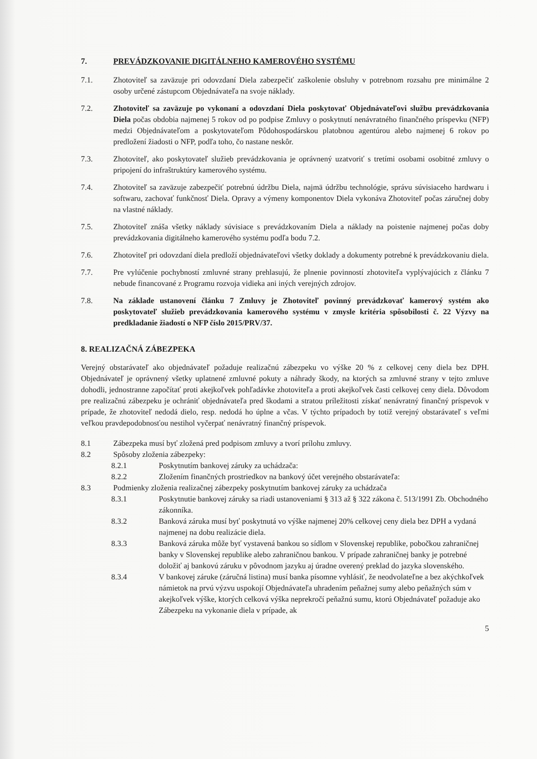7. PREVÁDZKOVANIE DIGITÁLNEHO KAMEROVÉHO SYSTÉMU
7.1. Zhotoviteľ sa zaväzuje pri odovzdaní Diela zabezpečiť zaškolenie obsluhy v potrebnom rozsahu pre minimálne 2 osoby určené zástupcom Objednávateľa na svoje náklady.
7.2. Zhotoviteľ sa zaväzuje po vykonaní a odovzdaní Diela poskytovať Objednávateľovi službu prevádzkovania Diela počas obdobia najmenej 5 rokov od po podpise Zmluvy o poskytnutí nenávratného finančného príspevku (NFP) medzi Objednávateľom a poskytovateľom Pôdohospodárskou platobnou agentúrou alebo najmenej 6 rokov po predložení žiadosti o NFP, podľa toho, čo nastane neskôr.
7.3. Zhotoviteľ, ako poskytovateľ služieb prevádzkovania je oprávnený uzatvoriť s tretími osobami osobitné zmluvy o pripojení do infraštruktúry kamerového systému.
7.4. Zhotoviteľ sa zaväzuje zabezpečiť potrebnú údržbu Diela, najmä údržbu technológie, správu súvisiaceho hardwaru i softwaru, zachovať funkčnosť Diela. Opravy a výmeny komponentov Diela vykonáva Zhotoviteľ počas záručnej doby na vlastné náklady.
7.5. Zhotoviteľ znáša všetky náklady súvisiace s prevádzkovaním Diela a náklady na poistenie najmenej počas doby prevádzkovania digitálneho kamerového systému podľa bodu 7.2.
7.6. Zhotoviteľ pri odovzdaní diela predloží objednávateľovi všetky doklady a dokumenty potrebné k prevádzkovaniu diela.
7.7. Pre vylúčenie pochybností zmluvné strany prehlasujú, že plnenie povinností zhotoviteľa vyplývajúcich z článku 7 nebude financované z Programu rozvoja vidieka ani iných verejných zdrojov.
7.8. Na základe ustanovení článku 7 Zmluvy je Zhotoviteľ povinný prevádzkovať kamerový systém ako poskytovateľ služieb prevádzkovania kamerového systému v zmysle kritéria spôsobilosti č. 22 Výzvy na predkladanie žiadostí o NFP číslo 2015/PRV/37.
8. REALIZAČNÁ ZÁBEZPEKA
Verejný obstarávateľ ako objednávateľ požaduje realizačnú zábezpeku vo výške 20 % z celkovej ceny diela bez DPH. Objednávateľ je oprávnený všetky uplatnené zmluvné pokuty a náhrady škody, na ktorých sa zmluvné strany v tejto zmluve dohodli, jednostranne započítať proti akejkoľvek pohľadávke zhotoviteľa a proti akejkoľvek časti celkovej ceny diela. Dôvodom pre realizačnú zábezpeku je ochrániť objednávateľa pred škodami a stratou príležitosti získať nenávratný finančný príspevok v prípade, že zhotoviteľ nedodá dielo, resp. nedodá ho úplne a včas. V týchto prípadoch by totiž verejný obstarávateľ s veľmi veľkou pravdepodobnosťou nestihol vyčerpať nenávratný finančný príspevok.
8.1 Zábezpeka musí byť zložená pred podpisom zmluvy a tvorí prílohu zmluvy.
8.2 Spôsoby zloženia zábezpeky:
8.2.1 Poskytnutím bankovej záruky za uchádzača:
8.2.2 Zložením finančných prostriedkov na bankový účet verejného obstarávateľa:
8.3 Podmienky zloženia realizačnej zábezpeky poskytnutím bankovej záruky za uchádzača
8.3.1 Poskytnutie bankovej záruky sa riadi ustanoveniami § 313 až § 322 zákona č. 513/1991 Zb. Obchodného zákonníka.
8.3.2 Banková záruka musí byť poskytnutá vo výške najmenej 20% celkovej ceny diela bez DPH a vydaná najmenej na dobu realizácie diela.
8.3.3 Banková záruka môže byť vystavená bankou so sídlom v Slovenskej republike, pobočkou zahraničnej banky v Slovenskej republike alebo zahraničnou bankou. V prípade zahraničnej banky je potrebné doložiť aj bankovú záruku v pôvodnom jazyku aj úradne overený preklad do jazyka slovenského.
8.3.4 V bankovej záruke (záručná listina) musí banka písomne vyhlásiť, že neodvolateľne a bez akýchkoľvek námietok na prvú výzvu uspokojí Objednávateľa uhradením peňažnej sumy alebo peňažných súm v akejkoľvek výške, ktorých celková výška neprekročí peňažnú sumu, ktorú Objednávateľ požaduje ako Zábezpeku na vykonanie diela v prípade, ak
5